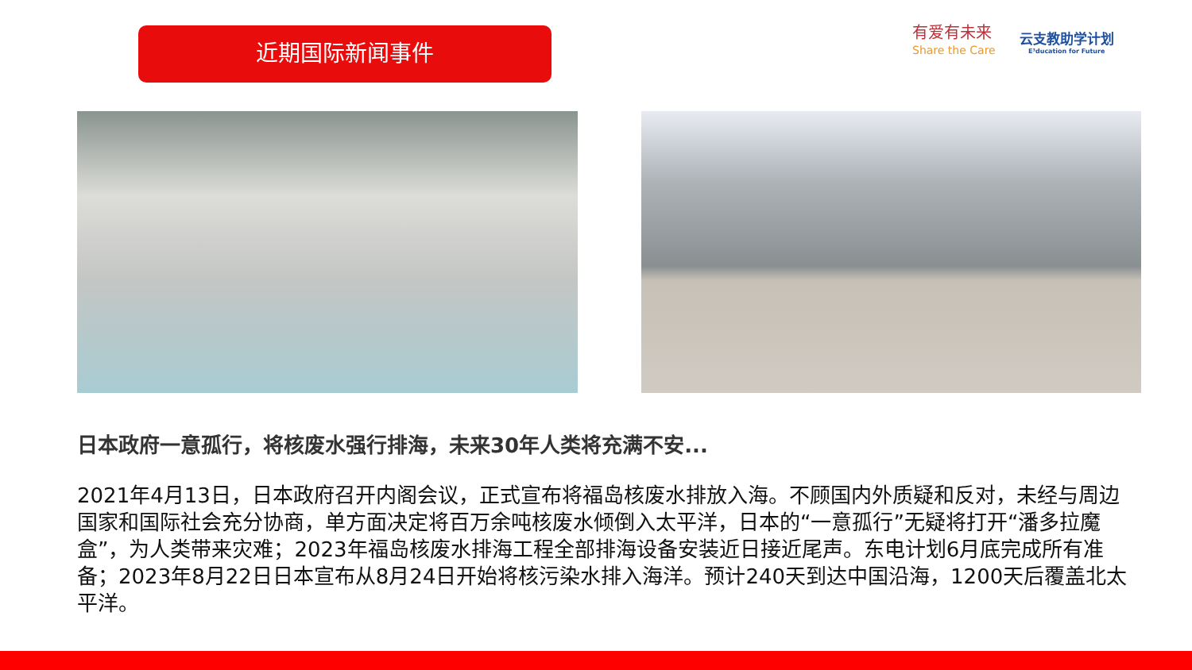近期国际新闻事件
有爱有未来
Share the Care
云支教助学计划
E³ducation for Future
日本政府一意孤行，将核废水强行排海，未来30年人类将充满不安...
2021年4月13日，日本政府召开内阁会议，正式宣布将福岛核废水排放入海。不顾国内外质疑和反对，未经与周边国家和国际社会充分协商，单方面决定将百万余吨核废水倾倒入太平洋，日本的“一意孤行”无疑将打开“潘多拉魔盒”，为人类带来灾难；2023年福岛核废水排海工程全部排海设备安装近日接近尾声。东电计划6月底完成所有准备；2023年8月22日日本宣布从8月24日开始将核污染水排入海洋。预计240天到达中国沿海，1200天后覆盖北太平洋。